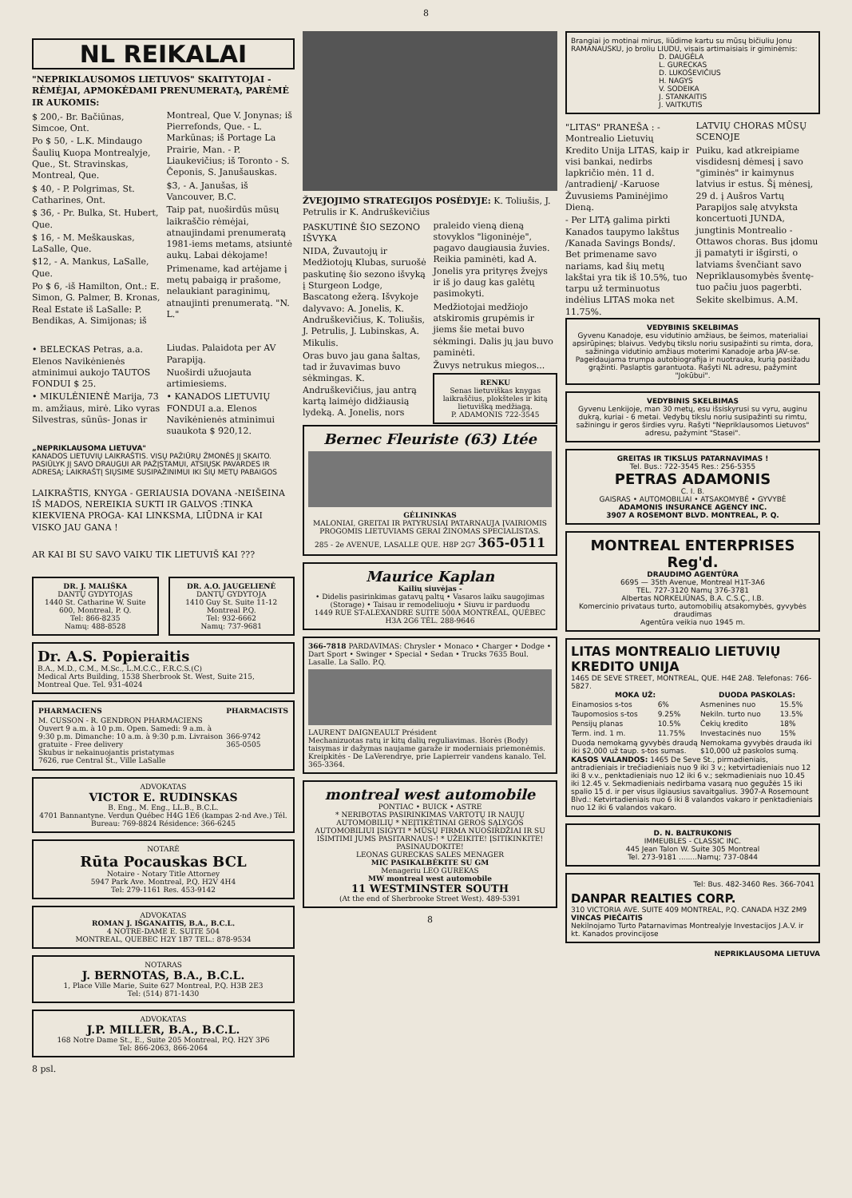8
NL REIKALAI
"NEPRIKLAUSOMOS LIETUVOS" SKAITYTOJAI - RĖMĖJAI, APMOKĖDAMI PRENUMERATĄ, PARĖMĖ IR AUKOMIS:
$ 200,- Br. Bačiūnas, Simcoe, Ont.
Po $ 50, - L.K. Mindaugo Šaulių Kuopa Montrealyje, Que., St. Stravinskas, Montreal, Que.
$ 40, - P. Polgrimas, St. Catharines, Ont.
$ 36, - Pr. Bulka, St. Hubert, Que.
$ 16, - M. Meškauskas, LaSalle, Que.
$12, - A. Mankus, LaSalle, Que.
Po $ 6, -iš Hamilton, Ont.: E. Simon, G. Palmer, B. Kronas, Real Estate iš LaSalle: P. Bendikas, A. Simijonas; iš Montreal, Que V. Jonynas; iš Pierrefonds, Que. - L. Markūnas; iš Portage La Prairie, Man. - P. Liaukevičius; iš Toronto - S. Čeponis, S. Janušauskas.
$3, - A. Janušas, iš Vancouver, B.C.
Taip pat, nuoširdūs mūsų laikraščio rėmėjai, atnaujindami prenumeratą 1981-iems metams, atsiuntė aukų. Labai dėkojame!
Primename, kad artėjame į metų pabaigą ir prašome, nelaukiant paraginimų, atnaujinti prenumeratą. "N. L."
• BELECKAS Petras, a.a. Elenos Navikėnienės atminimui aukojo TAUTOS FONDUI $ 25.
• MIKULĖNIENĖ Marija, 73 m. amžiaus, mirė. Liko vyras Silvestras, sūnūs- Jonas ir Liudas. Palaidota per AV Parapiją.
Nuoširdi užuojauta artimiesiems.
• KANADOS LIETUVIŲ FONDUI a.a. Elenos Navikėnienės atminimui suaukota $ 920,12.
„NEPRIKLAUSOMA LIETUVA"
KANADOS LIETUVIŲ LAIKRAŠTIS. VISŲ PAŽIŪRŲ ŽMONĖS JĮ SKAITO. PASIŪLYK JĮ SAVO DRAUGUI AR PAŽĮSTAMUI, ATSIŲSK PAVARDES IR ADRESĄ; LAIKRAŠTĮ SIŲSIME SUSIPAŽINIMUI IKI ŠIŲ METŲ PABAIGOS
LAIKRAŠTIS, KNYGA - GERIAUSIA DOVANA -NEIŠEINA IŠ MADOS, NEREIKIA SUKTI IR GALVOS :TINKA KIEKVIENA PROGA- KAI LINKSMA, LIŪDNA ir KAI VISKO JAU GANA !
AR KAI BI SU SAVO VAIKU TIK LIETUVIŠ KAI ???
DR. J. MALIŠKA
DANTŲ GYDYTOJAS
1440 St. Catharine W. Suite 600, Montreal, P. Q.
Tel: 866-8235
Namų: 488-8528
DR. A.O. JAUGELIENĖ
DANTŲ GYDYTOJA
1410 Guy St. Suite 11-12 Montreal P.Q.
Tel: 932-6662
Namų: 737-9681
Dr. A.S. Popieraitis
B.A., M.D., C.M., M.Sc., L.M.C.C., F.R.C.S.(C)
Medical Arts Building, 1538 Sherbrook St. West, Suite 215, Montreal Que. Tel. 931-4024
| PHARMACIENS | PHARMACISTS |
| M. CUSSON - R. GENDRON PHARMACIENS Ouvert 9 a.m. à 10 p.m. Open. Samedi: 9 a.m. à 9:30 p.m. Dimanche: 10 a.m. à 9:30 p.m. Livraison gratuite - Free delivery Skubus ir nekainuojantis pristatymas 7626, rue Central St., Ville LaSalle | 366-9742 365-0505 |
ADVOKATAS
VICTOR E. RUDINSKAS
B. Eng., M. Eng., LL.B., B.C.L.
4701 Bannantyne. Verdun Québec H4G 1E6 (kampas 2-nd Ave.) Tél. Bureau: 769-8824 Résidence: 366-6245
NOTARĖ
Rūta Pocauskas BCL
Notaire - Notary Title Attorney
5947 Park Ave. Montreal, P.Q. H2V 4H4
Tel: 279-1161 Res. 453-9142
ADVOKATAS
ROMAN J. IŠGANAITIS, B.A., B.C.L.
4 NOTRE-DAME E. SUITE 504
MONTREAL, QUEBEC H2Y 1B7 TEL.: 878-9534
NOTARAS
J. BERNOTAS, B.A., B.C.L.
1, Place Ville Marie, Suite 627 Montreal, P.Q. H3B 2E3
Tel: (514) 871-1430
ADVOKATAS
J.P. MILLER, B.A., B.C.L.
168 Notre Dame St., E., Suite 205 Montreal, P.Q. H2Y 3P6
Tel: 866-2063, 866-2064
8 psl.
ŽVEJOJIMO STRATEGIJOS POSĖDYJE: K. Toliušis, J. Petrulis ir K. Andruškevičius
PASKUTINĖ ŠIO SEZONO IŠVYKA
NIDA, Žuvautojų ir Medžiotojų Klubas, suruošė paskutinę šio sezono išvyką į Sturgeon Lodge, Bascatong ežerą. Išvykoje dalyvavo: A. Jonelis, K. Andruškevičius, K. Toliušis, J. Petrulis, J. Lubinskas, A. Mikulis.
Oras buvo jau gana šaltas, tad ir žuvavimas buvo sėkmingas. K. Andruškevičius, jau antrą kartą laimėjo didžiausią lydeką. A. Jonelis, nors praleido vieną dieną stovyklos "ligoninėje", pagavo daugiausia žuvies. Reikia paminėti, kad A. Jonelis yra prityręs žvejys ir iš jo daug kas galėtų pasimokyti.
Medžiotojai medžiojo atskiromis grupėmis ir jiems šie metai buvo sėkmingi. Dalis jų jau buvo paminėti.
Žuvys netrukus miegos...
RENKU
Senas lietuviškas knygas laikraščius, plokšteles ir kitą lietuvišką medžiagą.
P. ADAMONIS 722-3545
Bernec Fleuriste (63) Ltée
GĖLININKAS
MALONIAI, GREITAI IR PATYRUSIAI PATARNAUJA ĮVAIRIOMIS PROGOMIS LIETUVIAMS GERAI ŽINOMAS SPECIALISTAS.
285 - 2e AVENUE, LASALLE QUE. H8P 2G7 365-0511
Maurice Kaplan
Kailių siuvėjas -
• Didelis pasirinkimas gatavų paltų • Vasaros laiku saugojimas (Storage) • Taisau ir remodeliuoju • Siuvu ir parduodu
1449 RUE ST-ALEXANDRE SUITE 500A MONTRÉAL, QUÉBEC H3A 2G6 TÉL. 288-9646
366-7818 PARDAVIMAS: Chrysler • Monaco • Charger • Dodge • Dart Sport • Swinger • Special • Sedan • Trucks 7635 Boul. Lasalle. La Sallo. P.Q.
LAURENT DAIGNEAULT Président
Mechanizuotas ratų ir kitų dalių reguliavimas. Išorės (Body) taisymas ir dažymas naujame garaže ir moderniais priemonėmis. Kreipkitės - De LaVerendrye, prie Lapierreir vandens kanalo. Tel. 365-3364.
montreal west automobile
PONTIAC • BUICK • ASTRE
* NERIBOTAS PASIRINKIMAS VARTOTŲ IR NAUJŲ AUTOMOBILIŲ * NEĮTIKĖTINAI GEROS SĄLYGOS AUTOMOBILIUI ĮSIGYTI * MŪSŲ FIRMA NUOŠIRDŽIAI IR SU IŠIMTIMI JUMS PASITARNAUS-! * UŽEIKITE! ĮSITIKINKITE! PASINAUDOKITE!
LEONAS GURECKAS SALES MENAGER
MIC PASIKALBĖKITE SU GM
Menageriu LEO GUREKAS
MW montreal west automobile
11 WESTMINSTER SOUTH
(At the end of Sherbrooke Street West). 489-5391
8
Brangiai jo motinai mirus, liūdime kartu su mūsų bičiuliu Jonu RAMANAUSKU, jo broliu LIUDU, visais artimaisiais ir giminėmis:
D. DAUGĖLA
L. GURECKAS
D. LUKOŠEVIČIUS
H. NAGYS
V. SODEIKA
J. STANKAITIS
J. VAITKUTIS
"LITAS" PRANEŠA : - Montrealio Lietuvių Kredito Unija LITAS, kaip ir visi bankai, nedirbs lapkričio mėn. 11 d. /antradienį/ -Karuose Žuvusiems Paminėjimo Dieną.
- Per LITĄ galima pirkti Kanados taupymo lakštus /Kanada Savings Bonds/. Bet primename savo nariams, kad šių metų lakštai yra tik iš 10.5%, tuo tarpu už terminuotus indėlius LITAS moka net 11.75%.
LATVIŲ CHORAS MŪSŲ SCENOJE
Puiku, kad atkreipiame visdidesnį dėmesį į savo "giminės" ir kaimynus latvius ir estus. Šį mėnesį, 29 d. į Aušros Vartų Parapijos salę atvyksta koncertuoti JUNDA, jungtinis Montrealio - Ottawos choras. Bus įdomu jį pamatyti ir išgirsti, o latviams švenčiant savo Nepriklausomybės šventę- tuo pačiu juos pagerbti.
Sekite skelbimus. A.M.
VEDYBINIS SKELBIMAS
Gyvenu Kanadoje, esu vidutinio amžiaus, be šeimos, materialiai apsirūpinęs; blaivus. Vedybų tikslu noriu susipažinti su rimta, dora, sažininga vidutinio amžiaus moterimi Kanadoje arba JAV-se. Pageidaujama trumpa autobiografija ir nuotrauka, kurią pasižadu grąžinti. Paslaptis garantuota. Rašyti NL adresu, pažymint "Jokūbui".
VEDYBINIS SKELBIMAS
Gyvenu Lenkijoje, man 30 metų, esu išsiskyrusi su vyru, auginu dukrą, kuriai - 6 metai. Vedybų tikslu noriu susipažinti su rimtu, sažiningu ir geros širdies vyru. Rašyti "Nepriklausomos Lietuvos" adresu, pažymint "Stasei".
GREITAS IR TIKSLUS PATARNAVIMAS !
Tel. Bus.: 722-3545 Res.: 256-5355
PETRAS ADAMONIS
C. I. B.
GAISRAS • AUTOMOBILIAI • ATSAKOMYBĖ • GYVYBĖ
ADAMONIS INSURANCE AGENCY INC.
3907 A ROSEMONT BLVD. MONTREAL, P. Q.
MONTREAL ENTERPRISES Reg'd.
DRAUDIMO AGENTŪRA
6695 — 35th Avenue, Montreal H1T-3A6
TEL. 727-3120 Namų 376-3781
Albertas NORKELIŪNAS, B.A. C.S.Ç., I.B.
Komercinio privataus turto, automobilių atsakomybės, gyvybės draudimas
Agentūra veikia nuo 1945 m.
LITAS MONTREALIO LIETUVIŲ KREDITO UNIJA
1465 DE SEVE STREET, MONTREAL, QUE. H4E 2A8. Telefonas: 766-5827.
| MOKA UŽ: | | DUODA PASKOLAS: | |
| --- | --- | --- | --- |
| Einamosios s-tos | 6% | Asmenines nuo | 15.5% |
| Taupomosios s-tos | 9.25% | Nekiln. turto nuo | 13.5% |
| Pensijų planas | 10.5% | Čekių kredito | 18% |
| Term. ind. 1 m. | 11.75% | Investacinės nuo | 15% |
| Duoda nemokamą gyvybės draudą iki $2,000 už taup. s-tos sumas. | | Nemokama gyvybės drauda iki $10,000 už paskolos sumą. | |
KASOS VALANDOS: 1465 De Seve St., pirmadieniais, antradieniais ir trečiadieniais nuo 9 iki 3 v.; ketvirtadieniais nuo 12 iki 8 v.v., penktadieniais nuo 12 iki 6 v.; sekmadieniais nuo 10.45 iki 12.45 v. Sekmadieniais nedirbama vasarą nuo gegužės 15 iki spalio 15 d. ir per visus ilgiausius savaitgalius. 3907-A Rosemount Blvd.: Ketvirtadieniais nuo 6 iki 8 valandos vakaro ir penktadieniais nuo 12 iki 6 valandos vakaro.
D. N. BALTRUKONIS
IMMEUBLES - CLASSIC INC.
445 Jean Talon W. Suite 305 Montreal
Tel. 273-9181 ........Namų; 737-0844
Tel: Bus. 482-3460 Res. 366-7041
DANPAR REALTIES CORP.
310 VICTORIA AVE. SUITE 409 MONTREAL, P.Q. CANADA H3Z 2M9
VINCAS PIEČAITIS
Nekilnojamo Turto Patarnavimas Montrealyje Investacijos J.A.V. ir kt. Kanados provincijose
NEPRIKLAUSOMA LIETUVA